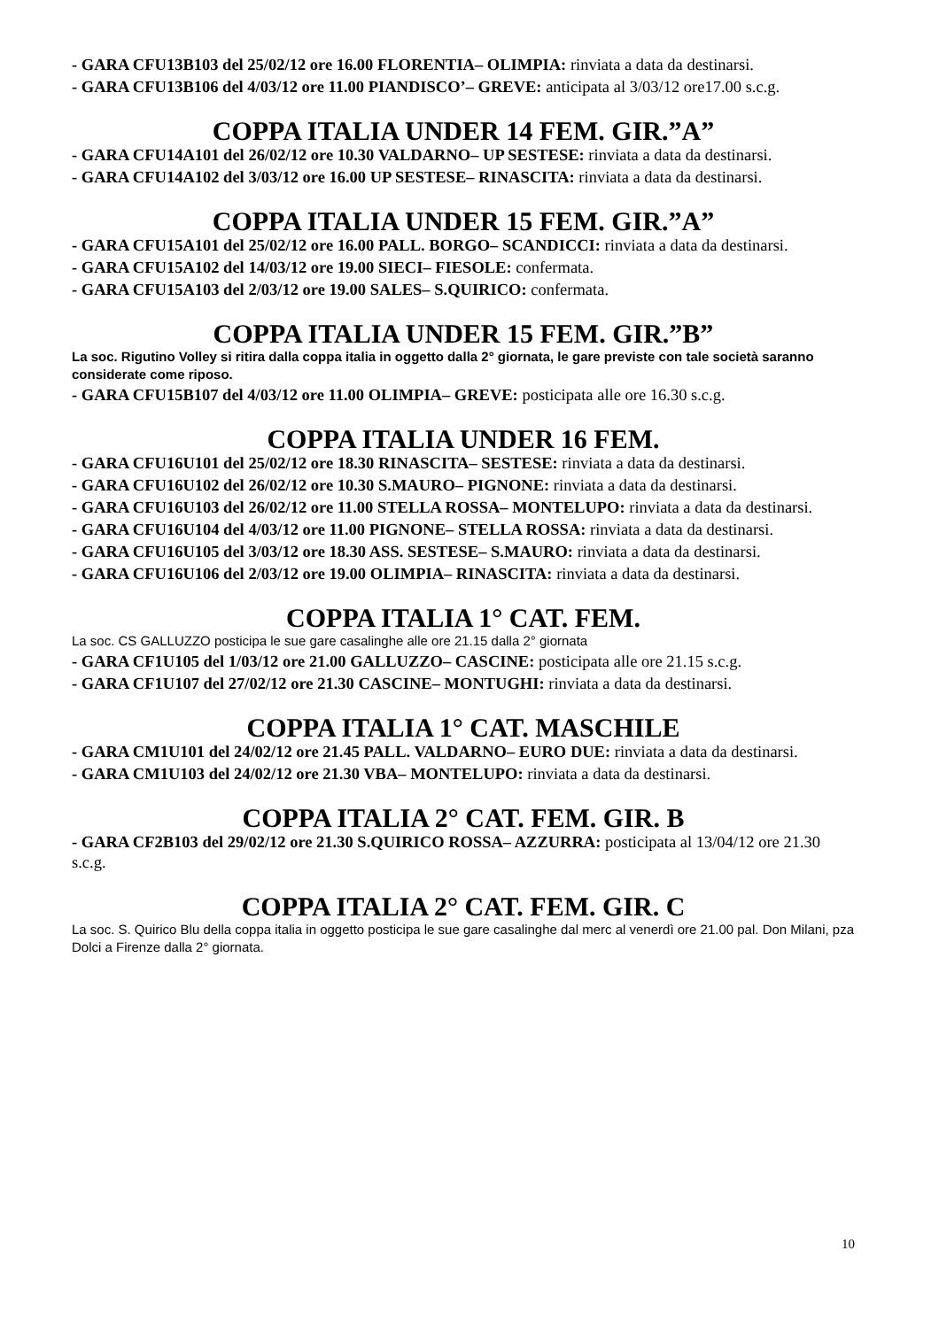- GARA CFU13B103 del 25/02/12 ore 16.00 FLORENTIA– OLIMPIA: rinviata a data da destinarsi.
- GARA CFU13B106 del 4/03/12 ore 11.00 PIANDISCO’– GREVE: anticipata al 3/03/12 ore17.00 s.c.g.
COPPA ITALIA UNDER 14 FEM. GIR.”A”
- GARA CFU14A101 del 26/02/12 ore 10.30 VALDARNO– UP SESTESE: rinviata a data da destinarsi.
- GARA CFU14A102 del 3/03/12 ore 16.00 UP SESTESE– RINASCITA: rinviata a data da destinarsi.
COPPA ITALIA UNDER 15 FEM. GIR.”A”
- GARA CFU15A101 del 25/02/12 ore 16.00 PALL. BORGO– SCANDICCI: rinviata a data da destinarsi.
- GARA CFU15A102 del 14/03/12 ore 19.00 SIECI– FIESOLE: confermata.
- GARA CFU15A103 del 2/03/12 ore 19.00 SALES– S.QUIRICO: confermata.
COPPA ITALIA UNDER 15 FEM. GIR.”B”
La soc. Rigutino Volley si ritira dalla coppa italia in oggetto dalla 2° giornata, le gare previste con tale società saranno considerate come riposo.
- GARA CFU15B107 del 4/03/12 ore 11.00 OLIMPIA– GREVE: posticipata alle ore 16.30 s.c.g.
COPPA ITALIA UNDER 16 FEM.
- GARA CFU16U101 del 25/02/12 ore 18.30 RINASCITA– SESTESE: rinviata a data da destinarsi.
- GARA CFU16U102 del 26/02/12 ore 10.30 S.MAURO– PIGNONE: rinviata a data da destinarsi.
- GARA CFU16U103 del 26/02/12 ore 11.00 STELLA ROSSA– MONTELUPO: rinviata a data da destinarsi.
- GARA CFU16U104 del 4/03/12 ore 11.00 PIGNONE– STELLA ROSSA: rinviata a data da destinarsi.
- GARA CFU16U105 del 3/03/12 ore 18.30 ASS. SESTESE– S.MAURO: rinviata a data da destinarsi.
- GARA CFU16U106 del 2/03/12 ore 19.00 OLIMPIA– RINASCITA: rinviata a data da destinarsi.
COPPA ITALIA 1° CAT. FEM.
La soc. CS GALLUZZO posticipa le sue gare casalinghe alle ore 21.15 dalla 2° giornata
- GARA CF1U105 del 1/03/12 ore 21.00 GALLUZZO– CASCINE: posticipata alle ore 21.15 s.c.g.
- GARA CF1U107 del 27/02/12 ore 21.30 CASCINE– MONTUGHI: rinviata a data da destinarsi.
COPPA ITALIA 1° CAT. MASCHILE
- GARA CM1U101 del 24/02/12 ore 21.45 PALL. VALDARNO– EURO DUE: rinviata a data da destinarsi.
- GARA CM1U103 del 24/02/12 ore 21.30 VBA– MONTELUPO: rinviata a data da destinarsi.
COPPA ITALIA 2° CAT. FEM. GIR. B
- GARA CF2B103 del 29/02/12 ore 21.30 S.QUIRICO ROSSA– AZZURRA: posticipata al 13/04/12 ore 21.30 s.c.g.
COPPA ITALIA 2° CAT. FEM. GIR. C
La soc. S. Quirico Blu della coppa italia in oggetto posticipa le sue gare casalinghe dal merc al venerdì ore 21.00 pal. Don Milani, pza Dolci a Firenze dalla 2° giornata.
10